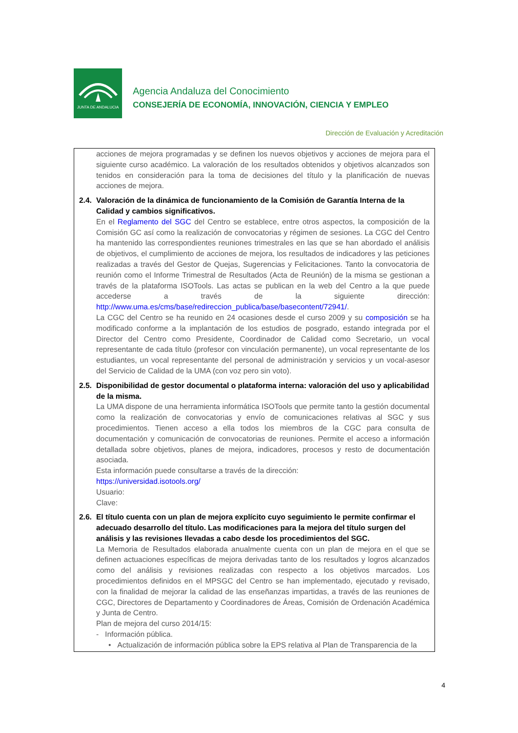JUNTA DE ANDALUCIA
Agencia Andaluza del Conocimiento
CONSEJERÍA DE ECONOMÍA, INNOVACIÓN, CIENCIA Y EMPLEO
Dirección de Evaluación y Acreditación
acciones de mejora programadas y se definen los nuevos objetivos y acciones de mejora para el siguiente curso académico. La valoración de los resultados obtenidos y objetivos alcanzados son tenidos en consideración para la toma de decisiones del título y la planificación de nuevas acciones de mejora.
2.4.
Valoración de la dinámica de funcionamiento de la Comisión de Garantía Interna de la Calidad y cambios significativos.
En el Reglamento del SGC del Centro se establece, entre otros aspectos, la composición de la Comisión GC así como la realización de convocatorias y régimen de sesiones. La CGC del Centro ha mantenido las correspondientes reuniones trimestrales en las que se han abordado el análisis de objetivos, el cumplimiento de acciones de mejora, los resultados de indicadores y las peticiones realizadas a través del Gestor de Quejas, Sugerencias y Felicitaciones. Tanto la convocatoria de reunión como el Informe Trimestral de Resultados (Acta de Reunión) de la misma se gestionan a través de la plataforma ISOTools. Las actas se publican en la web del Centro a la que puede accederse a través de la siguiente dirección: http://www.uma.es/cms/base/redireccion_publica/base/basecontent/72941/.
La CGC del Centro se ha reunido en 24 ocasiones desde el curso 2009 y su composición se ha modificado conforme a la implantación de los estudios de posgrado, estando integrada por el Director del Centro como Presidente, Coordinador de Calidad como Secretario, un vocal representante de cada título (profesor con vinculación permanente), un vocal representante de los estudiantes, un vocal representante del personal de administración y servicios y un vocal-asesor del Servicio de Calidad de la UMA (con voz pero sin voto).
2.5.
Disponibilidad de gestor documental o plataforma interna: valoración del uso y aplicabilidad de la misma.
La UMA dispone de una herramienta informática ISOTools que permite tanto la gestión documental como la realización de convocatorias y envío de comunicaciones relativas al SGC y sus procedimientos. Tienen acceso a ella todos los miembros de la CGC para consulta de documentación y comunicación de convocatorias de reuniones. Permite el acceso a información detallada sobre objetivos, planes de mejora, indicadores, procesos y resto de documentación asociada.
Esta información puede consultarse a través de la dirección:
https://universidad.isotools.org/
Usuario:
Clave:
2.6.
El título cuenta con un plan de mejora explícito cuyo seguimiento le permite confirmar el adecuado desarrollo del título. Las modificaciones para la mejora del título surgen del análisis y las revisiones llevadas a cabo desde los procedimientos del SGC.
La Memoria de Resultados elaborada anualmente cuenta con un plan de mejora en el que se definen actuaciones específicas de mejora derivadas tanto de los resultados y logros alcanzados como del análisis y revisiones realizadas con respecto a los objetivos marcados. Los procedimientos definidos en el MPSGC del Centro se han implementado, ejecutado y revisado, con la finalidad de mejorar la calidad de las enseñanzas impartidas, a través de las reuniones de CGC, Directores de Departamento y Coordinadores de Áreas, Comisión de Ordenación Académica y Junta de Centro.
Plan de mejora del curso 2014/15:
- Información pública.
• Actualización de información pública sobre la EPS relativa al Plan de Transparencia de la
4